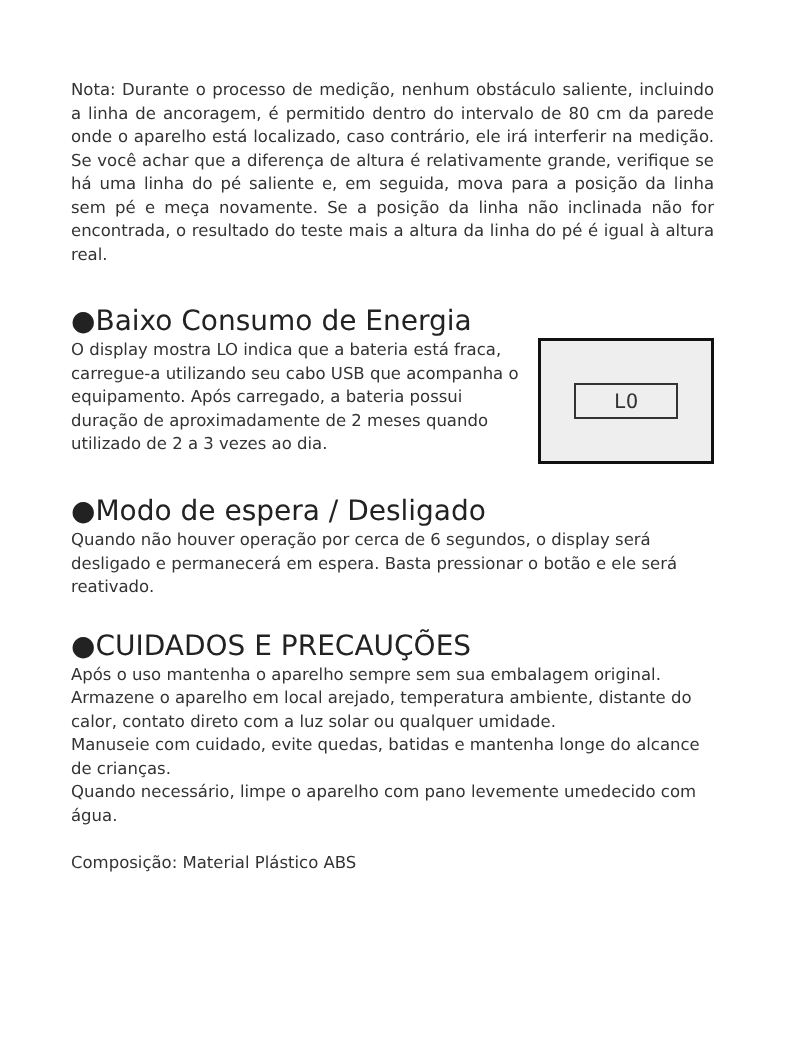Nota: Durante o processo de medição, nenhum obstáculo saliente, incluindo a linha de ancoragem, é permitido dentro do intervalo de 80 cm da parede onde o aparelho está localizado, caso contrário, ele irá interferir na medição. Se você achar que a diferença de altura é relativamente grande, verifique se há uma linha do pé saliente e, em seguida, mova para a posição da linha sem pé e meça novamente. Se a posição da linha não inclinada não for encontrada, o resultado do teste mais a altura da linha do pé é igual à altura real.
●Baixo Consumo de Energia
O display mostra LO indica que a bateria está fraca, carregue-a utilizando seu cabo USB que acompanha o equipamento. Após carregado, a bateria possui duração de aproximadamente de 2 meses quando utilizado de 2 a 3 vezes ao dia.
LO
●Modo de espera / Desligado
Quando não houver operação por cerca de 6 segundos, o display será desligado e permanecerá em espera. Basta pressionar o botão e ele será reativado.
●CUIDADOS E PRECAUÇÕES
Após o uso mantenha o aparelho sempre sem sua embalagem original.
Armazene o aparelho em local arejado, temperatura ambiente, distante do calor, contato direto com a luz solar ou qualquer umidade.
Manuseie com cuidado, evite quedas, batidas e mantenha longe do alcance de crianças.
Quando necessário, limpe o aparelho com pano levemente umedecido com água.
Composição: Material Plástico ABS